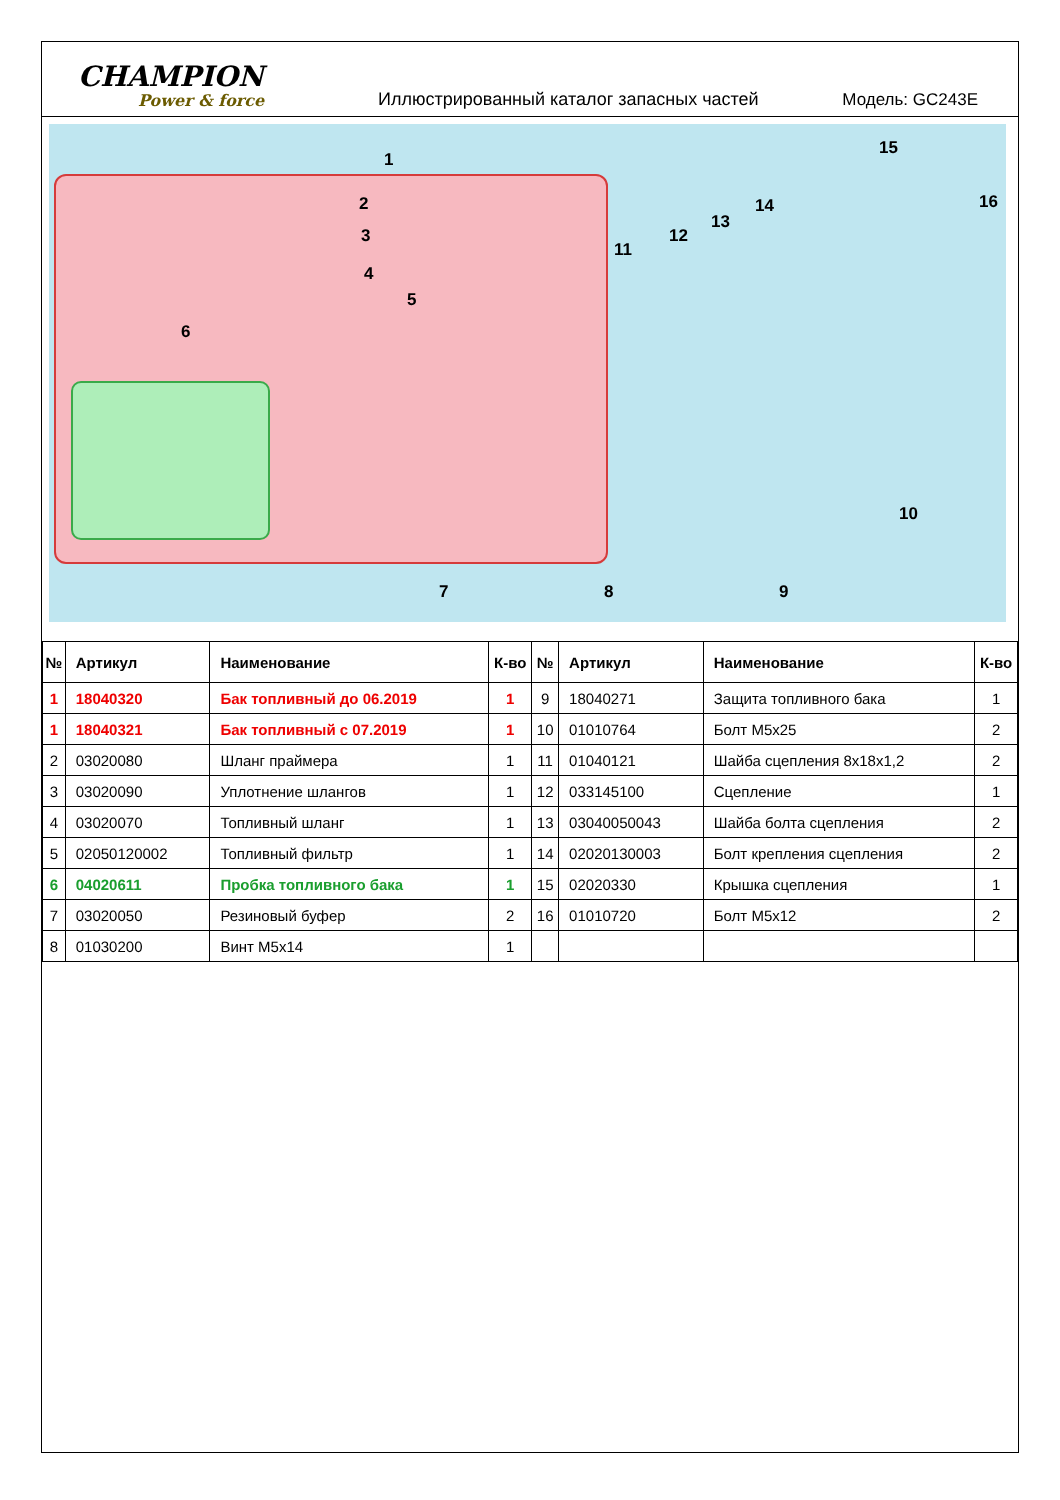CHAMPION
Power & force
Иллюстрированный каталог запасных частей
Модель: GC243E
1
2
3
4
5
6
7 8 9
10
11
12
13
14
15
16
| № | Артикул | Наименование | К-во | № | Артикул | Наименование | К-во |
| --- | --- | --- | --- | --- | --- | --- | --- |
| 1 | 18040320 | Бак топливный до 06.2019 | 1 | 9 | 18040271 | Защита топливного бака | 1 |
| 1 | 18040321 | Бак топливный с 07.2019 | 1 | 10 | 01010764 | Болт M5x25 | 2 |
| 2 | 03020080 | Шланг праймера | 1 | 11 | 01040121 | Шайба сцепления 8x18x1,2 | 2 |
| 3 | 03020090 | Уплотнение шлангов | 1 | 12 | 033145100 | Сцепление | 1 |
| 4 | 03020070 | Топливный шланг | 1 | 13 | 03040050043 | Шайба болта сцепления | 2 |
| 5 | 02050120002 | Топливный фильтр | 1 | 14 | 02020130003 | Болт крепления сцепления | 2 |
| 6 | 04020611 | Пробка топливного бака | 1 | 15 | 02020330 | Крышка сцепления | 1 |
| 7 | 03020050 | Резиновый буфер | 2 | 16 | 01010720 | Болт M5x12 | 2 |
| 8 | 01030200 | Винт M5x14 | 1 | | | | |